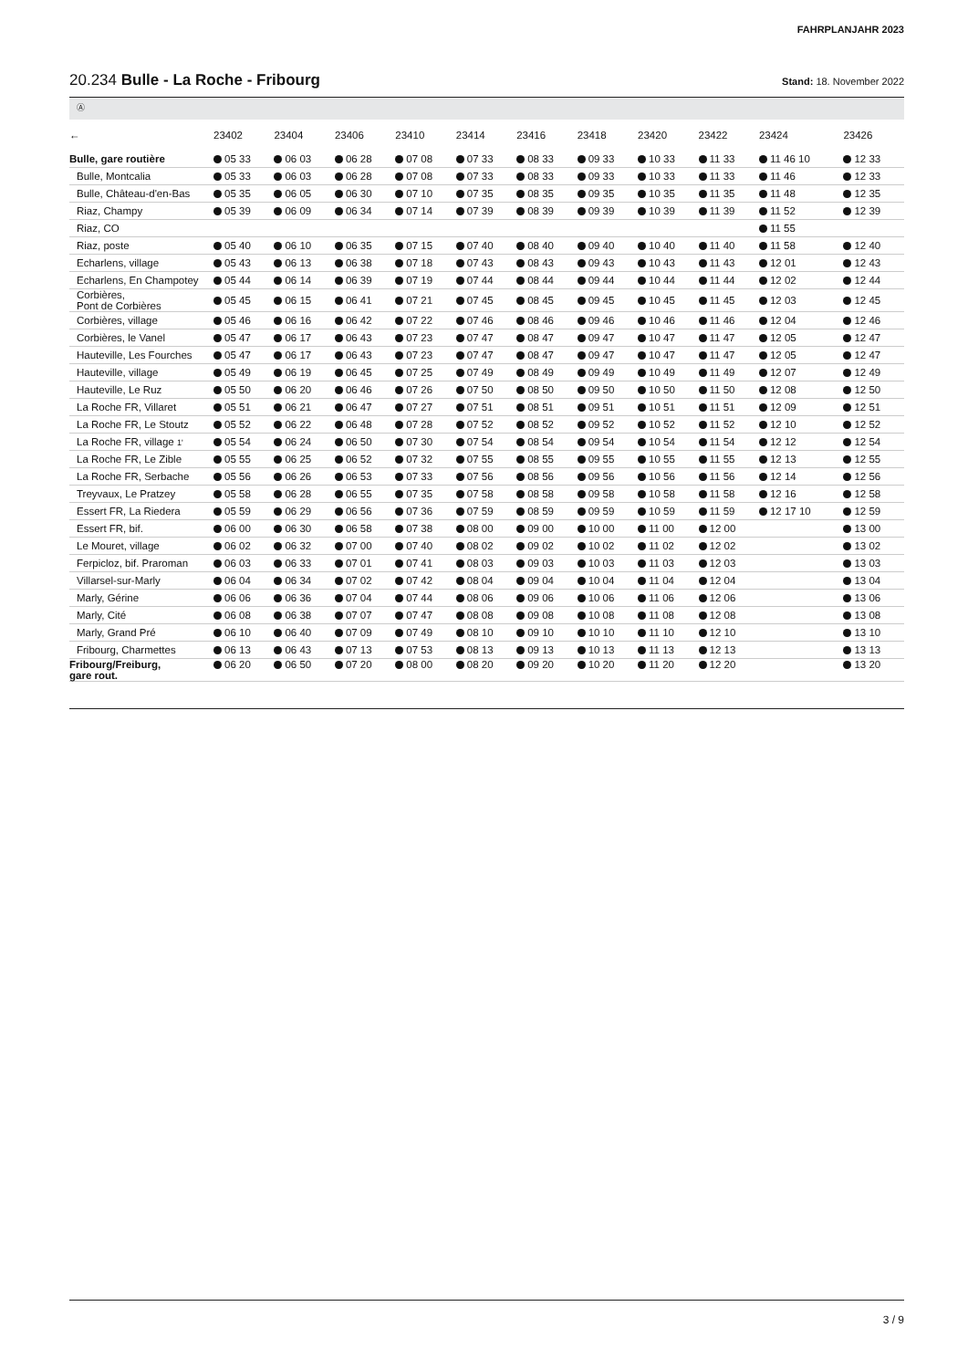FAHRPLANJAHR 2023
20.234 Bulle - La Roche - Fribourg
Stand: 18. November 2022
Ⓐ
| ← | 23402 | 23404 | 23406 | 23410 | 23414 | 23416 | 23418 | 23420 | 23422 | 23424 | 23426 |
| --- | --- | --- | --- | --- | --- | --- | --- | --- | --- | --- | --- |
| Bulle, gare routière | 05 33 | 06 03 | 06 28 | 07 08 | 07 33 | 08 33 | 09 33 | 10 33 | 11 33 | 11 46 10 | 12 33 |
| Bulle, Montcalia | 05 33 | 06 03 | 06 28 | 07 08 | 07 33 | 08 33 | 09 33 | 10 33 | 11 33 | 11 46 | 12 33 |
| Bulle, Château-d'en-Bas | 05 35 | 06 05 | 06 30 | 07 10 | 07 35 | 08 35 | 09 35 | 10 35 | 11 35 | 11 48 | 12 35 |
| Riaz, Champy | 05 39 | 06 09 | 06 34 | 07 14 | 07 39 | 08 39 | 09 39 | 10 39 | 11 39 | 11 52 | 12 39 |
| Riaz, CO | | | | | | | | | | 11 55 | |
| Riaz, poste | 05 40 | 06 10 | 06 35 | 07 15 | 07 40 | 08 40 | 09 40 | 10 40 | 11 40 | 11 58 | 12 40 |
| Echarlens, village | 05 43 | 06 13 | 06 38 | 07 18 | 07 43 | 08 43 | 09 43 | 10 43 | 11 43 | 12 01 | 12 43 |
| Echarlens, En Champotey | 05 44 | 06 14 | 06 39 | 07 19 | 07 44 | 08 44 | 09 44 | 10 44 | 11 44 | 12 02 | 12 44 |
| Corbières, Pont de Corbières | 05 45 | 06 15 | 06 41 | 07 21 | 07 45 | 08 45 | 09 45 | 10 45 | 11 45 | 12 03 | 12 45 |
| Corbières, village | 05 46 | 06 16 | 06 42 | 07 22 | 07 46 | 08 46 | 09 46 | 10 46 | 11 46 | 12 04 | 12 46 |
| Corbières, le Vanel | 05 47 | 06 17 | 06 43 | 07 23 | 07 47 | 08 47 | 09 47 | 10 47 | 11 47 | 12 05 | 12 47 |
| Hauteville, Les Fourches | 05 47 | 06 17 | 06 43 | 07 23 | 07 47 | 08 47 | 09 47 | 10 47 | 11 47 | 12 05 | 12 47 |
| Hauteville, village | 05 49 | 06 19 | 06 45 | 07 25 | 07 49 | 08 49 | 09 49 | 10 49 | 11 49 | 12 07 | 12 49 |
| Hauteville, Le Ruz | 05 50 | 06 20 | 06 46 | 07 26 | 07 50 | 08 50 | 09 50 | 10 50 | 11 50 | 12 08 | 12 50 |
| La Roche FR, Villaret | 05 51 | 06 21 | 06 47 | 07 27 | 07 51 | 08 51 | 09 51 | 10 51 | 11 51 | 12 09 | 12 51 |
| La Roche FR, Le Stoutz | 05 52 | 06 22 | 06 48 | 07 28 | 07 52 | 08 52 | 09 52 | 10 52 | 11 52 | 12 10 | 12 52 |
| La Roche FR, village 1' | 05 54 | 06 24 | 06 50 | 07 30 | 07 54 | 08 54 | 09 54 | 10 54 | 11 54 | 12 12 | 12 54 |
| La Roche FR, Le Zible | 05 55 | 06 25 | 06 52 | 07 32 | 07 55 | 08 55 | 09 55 | 10 55 | 11 55 | 12 13 | 12 55 |
| La Roche FR, Serbache | 05 56 | 06 26 | 06 53 | 07 33 | 07 56 | 08 56 | 09 56 | 10 56 | 11 56 | 12 14 | 12 56 |
| Treyvaux, Le Pratzey | 05 58 | 06 28 | 06 55 | 07 35 | 07 58 | 08 58 | 09 58 | 10 58 | 11 58 | 12 16 | 12 58 |
| Essert FR, La Riedera | 05 59 | 06 29 | 06 56 | 07 36 | 07 59 | 08 59 | 09 59 | 10 59 | 11 59 | 12 17 10 | 12 59 |
| Essert FR, bif. | 06 00 | 06 30 | 06 58 | 07 38 | 08 00 | 09 00 | 10 00 | 11 00 | 12 00 | | 13 00 |
| Le Mouret, village | 06 02 | 06 32 | 07 00 | 07 40 | 08 02 | 09 02 | 10 02 | 11 02 | 12 02 | | 13 02 |
| Ferpicloz, bif. Praroman | 06 03 | 06 33 | 07 01 | 07 41 | 08 03 | 09 03 | 10 03 | 11 03 | 12 03 | | 13 03 |
| Villarsel-sur-Marly | 06 04 | 06 34 | 07 02 | 07 42 | 08 04 | 09 04 | 10 04 | 11 04 | 12 04 | | 13 04 |
| Marly, Gérine | 06 06 | 06 36 | 07 04 | 07 44 | 08 06 | 09 06 | 10 06 | 11 06 | 12 06 | | 13 06 |
| Marly, Cité | 06 08 | 06 38 | 07 07 | 07 47 | 08 08 | 09 08 | 10 08 | 11 08 | 12 08 | | 13 08 |
| Marly, Grand Pré | 06 10 | 06 40 | 07 09 | 07 49 | 08 10 | 09 10 | 10 10 | 11 10 | 12 10 | | 13 10 |
| Fribourg, Charmettes | 06 13 | 06 43 | 07 13 | 07 53 | 08 13 | 09 13 | 10 13 | 11 13 | 12 13 | | 13 13 |
| Fribourg/Freiburg, gare rout. | 06 20 | 06 50 | 07 20 | 08 00 | 08 20 | 09 20 | 10 20 | 11 20 | 12 20 | | 13 20 |
3 / 9